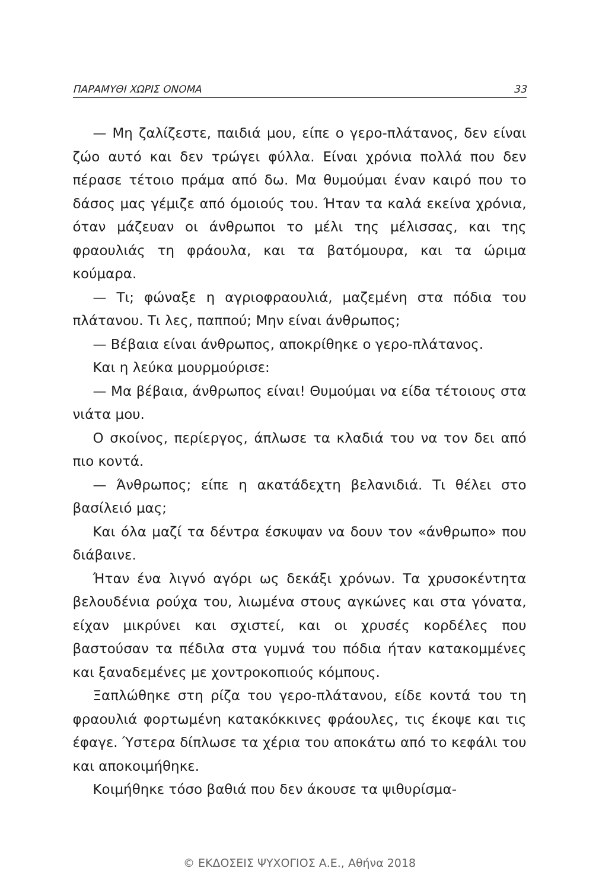ΠΑΡΑΜΥΘΙ ΧΩΡΙΣ ΟΝΟΜΑ 33
— Μη ζαλίζεστε, παιδιά μου, είπε ο γερο-πλάτανος, δεν είναι ζώο αυτό και δεν τρώγει φύλλα. Είναι χρόνια πολλά που δεν πέρασε τέτοιο πράμα από δω. Μα θυμούμαι έναν καιρό που το δάσος μας γέμιζε από όμοιούς του. Ήταν τα καλά εκείνα χρόνια, όταν μάζευαν οι άνθρωποι το μέλι της μέλισσας, και της φραουλιάς τη φράουλα, και τα βατόμουρα, και τα ώριμα κούμαρα.
— Τι; φώναξε η αγριοφραουλιά, μαζεμένη στα πόδια του πλάτανου. Τι λες, παππού; Μην είναι άνθρωπος;
— Βέβαια είναι άνθρωπος, αποκρίθηκε ο γερο-πλάτανος.
Και η λεύκα μουρμούρισε:
— Μα βέβαια, άνθρωπος είναι! Θυμούμαι να είδα τέτοιους στα νιάτα μου.
Ο σκοίνος, περίεργος, άπλωσε τα κλαδιά του να τον δει από πιο κοντά.
— Άνθρωπος; είπε η ακατάδεχτη βελανιδιά. Τι θέλει στο βασίλειό μας;
Και όλα μαζί τα δέντρα έσκυψαν να δουν τον «άνθρωπο» που διάβαινε.
Ήταν ένα λιγνό αγόρι ως δεκάξι χρόνων. Τα χρυσοκέντητα βελουδένια ρούχα του, λιωμένα στους αγκώνες και στα γόνατα, είχαν μικρύνει και σχιστεί, και οι χρυσές κορδέλες που βαστούσαν τα πέδιλα στα γυμνά του πόδια ήταν κατακομμένες και ξαναδεμένες με χοντροκοπιούς κόμπους.
Ξαπλώθηκε στη ρίζα του γερο-πλάτανου, είδε κοντά του τη φραουλιά φορτωμένη κατακόκκινες φράουλες, τις έκοψε και τις έφαγε. Ύστερα δίπλωσε τα χέρια του αποκάτω από το κεφάλι του και αποκοιμήθηκε.
Κοιμήθηκε τόσο βαθιά που δεν άκουσε τα ψιθυρίσμα-
© ΕΚΔΟΣΕΙΣ ΨΥΧΟΓΙΟΣ Α.Ε., Αθήνα 2018